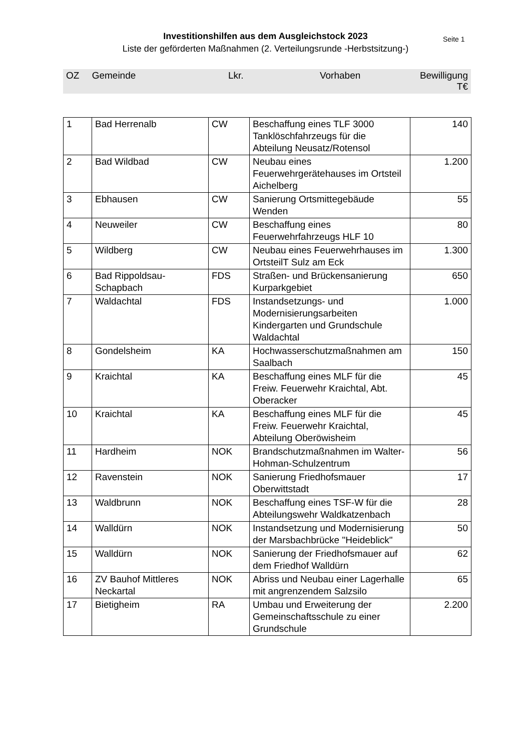Investitionshilfen aus dem Ausgleichstock 2023
Liste der geförderten Maßnahmen (2. Verteilungsrunde -Herbstsitzung-)
Seite 1
| OZ | Gemeinde | Lkr. | Vorhaben | Bewilligung T€ |
| --- | --- | --- | --- | --- |
| 1 | Bad Herrenalb | CW | Beschaffung eines TLF 3000 Tanklöschfahrzeugs für die Abteilung Neusatz/Rotensol | 140 |
| 2 | Bad Wildbad | CW | Neubau eines Feuerwehrgerätehauses im Ortsteil Aichelberg | 1.200 |
| 3 | Ebhausen | CW | Sanierung Ortsmittegebäude Wenden | 55 |
| 4 | Neuweiler | CW | Beschaffung eines Feuerwehrfahrzeugs HLF 10 | 80 |
| 5 | Wildberg | CW | Neubau eines Feuerwehrhauses im OrtsteilT Sulz am Eck | 1.300 |
| 6 | Bad Rippoldsau-Schapbach | FDS | Straßen- und Brückensanierung Kurparkgebiet | 650 |
| 7 | Waldachtal | FDS | Instandsetzungs- und Modernisierungsarbeiten Kindergarten und Grundschule Waldachtal | 1.000 |
| 8 | Gondelsheim | KA | Hochwasserschutzmaßnahmen am Saalbach | 150 |
| 9 | Kraichtal | KA | Beschaffung eines MLF für die Freiw. Feuerwehr Kraichtal, Abt. Oberacker | 45 |
| 10 | Kraichtal | KA | Beschaffung eines MLF für die Freiw. Feuerwehr Kraichtal, Abteilung Oberöwisheim | 45 |
| 11 | Hardheim | NOK | Brandschutzmaßnahmen im Walter-Hohman-Schulzentrum | 56 |
| 12 | Ravenstein | NOK | Sanierung Friedhofsmauer Oberwittstadt | 17 |
| 13 | Waldbrunn | NOK | Beschaffung eines TSF-W für die Abteilungswehr Waldkatzenbach | 28 |
| 14 | Walldürn | NOK | Instandsetzung und Modernisierung der Marsbachbrücke "Heideblick" | 50 |
| 15 | Walldürn | NOK | Sanierung der Friedhofsmauer auf dem Friedhof Walldürn | 62 |
| 16 | ZV Bauhof Mittleres Neckartal | NOK | Abriss und Neubau einer Lagerhalle mit angrenzendem Salzsilo | 65 |
| 17 | Bietigheim | RA | Umbau und Erweiterung der Gemeinschaftsschule zu einer Grundschule | 2.200 |